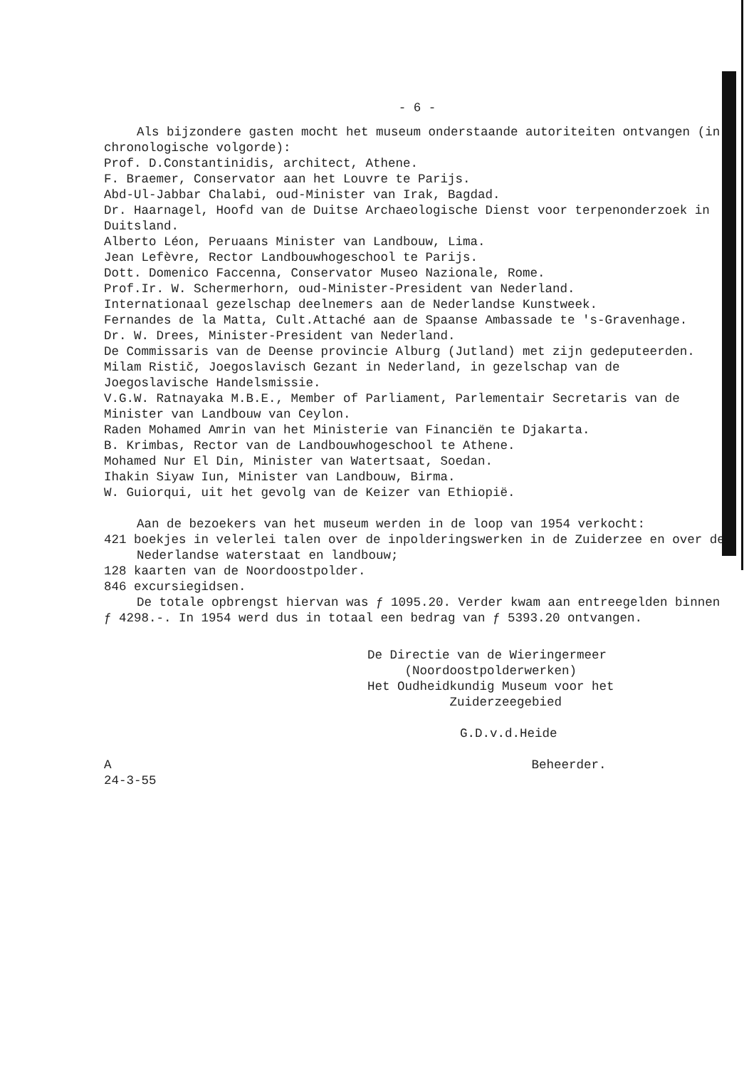- 6 -
Als bijzondere gasten mocht het museum onderstaande autoriteiten ontvangen (in chronologische volgorde):
Prof. D.Constantinidis, architect, Athene.
F. Braemer, Conservator aan het Louvre te Parijs.
Abd-Ul-Jabbar Chalabi, oud-Minister van Irak, Bagdad.
Dr. Haarnagel, Hoofd van de Duitse Archaeologische Dienst voor terpenonderzoek in Duitsland.
Alberto Léon, Peruaans Minister van Landbouw, Lima.
Jean Lefèvre, Rector Landbouwhogeschool te Parijs.
Dott. Domenico Faccenna, Conservator Museo Nazionale, Rome.
Prof.Ir. W. Schermerhorn, oud-Minister-President van Nederland.
Internationaal gezelschap deelnemers aan de Nederlandse Kunstweek.
Fernandes de la Matta, Cult.Attaché aan de Spaanse Ambassade te 's-Gravenhage.
Dr. W. Drees, Minister-President van Nederland.
De Commissaris van de Deense provincie Alburg (Jutland) met zijn gedeputeerden.
Milam Ristič, Joegoslavisch Gezant in Nederland, in gezelschap van de Joegoslavische Handelsmissie.
V.G.W. Ratnayaka M.B.E., Member of Parliament, Parlementair Secretaris van de Minister van Landbouw van Ceylon.
Raden Mohamed Amrin van het Ministerie van Financiën te Djakarta.
B. Krimbas, Rector van de Landbouwhogeschool te Athene.
Mohamed Nur El Din, Minister van Watertsaat, Soedan.
Ihakin Siyaw Iun, Minister van Landbouw, Birma.
W. Guiorqui, uit het gevolg van de Keizer van Ethiopië.
Aan de bezoekers van het museum werden in de loop van 1954 verkocht:
421 boekjes in velerlei talen over de inpolderingswerken in de Zuiderzee en over de Nederlandse waterstaat en landbouw;
128 kaarten van de Noordoostpolder.
846 excursiegidsen.
De totale opbrengst hiervan was ƒ 1095.20. Verder kwam aan entreegelden binnen ƒ 4298.-. In 1954 werd dus in totaal een bedrag van ƒ 5393.20 ontvangen.
De Directie van de Wieringermeer
(Noordoostpolderwerken)
Het Oudheidkundig Museum voor het
Zuiderzeegebied
G.D.v.d.Heide
A Beheerder.
24-3-55